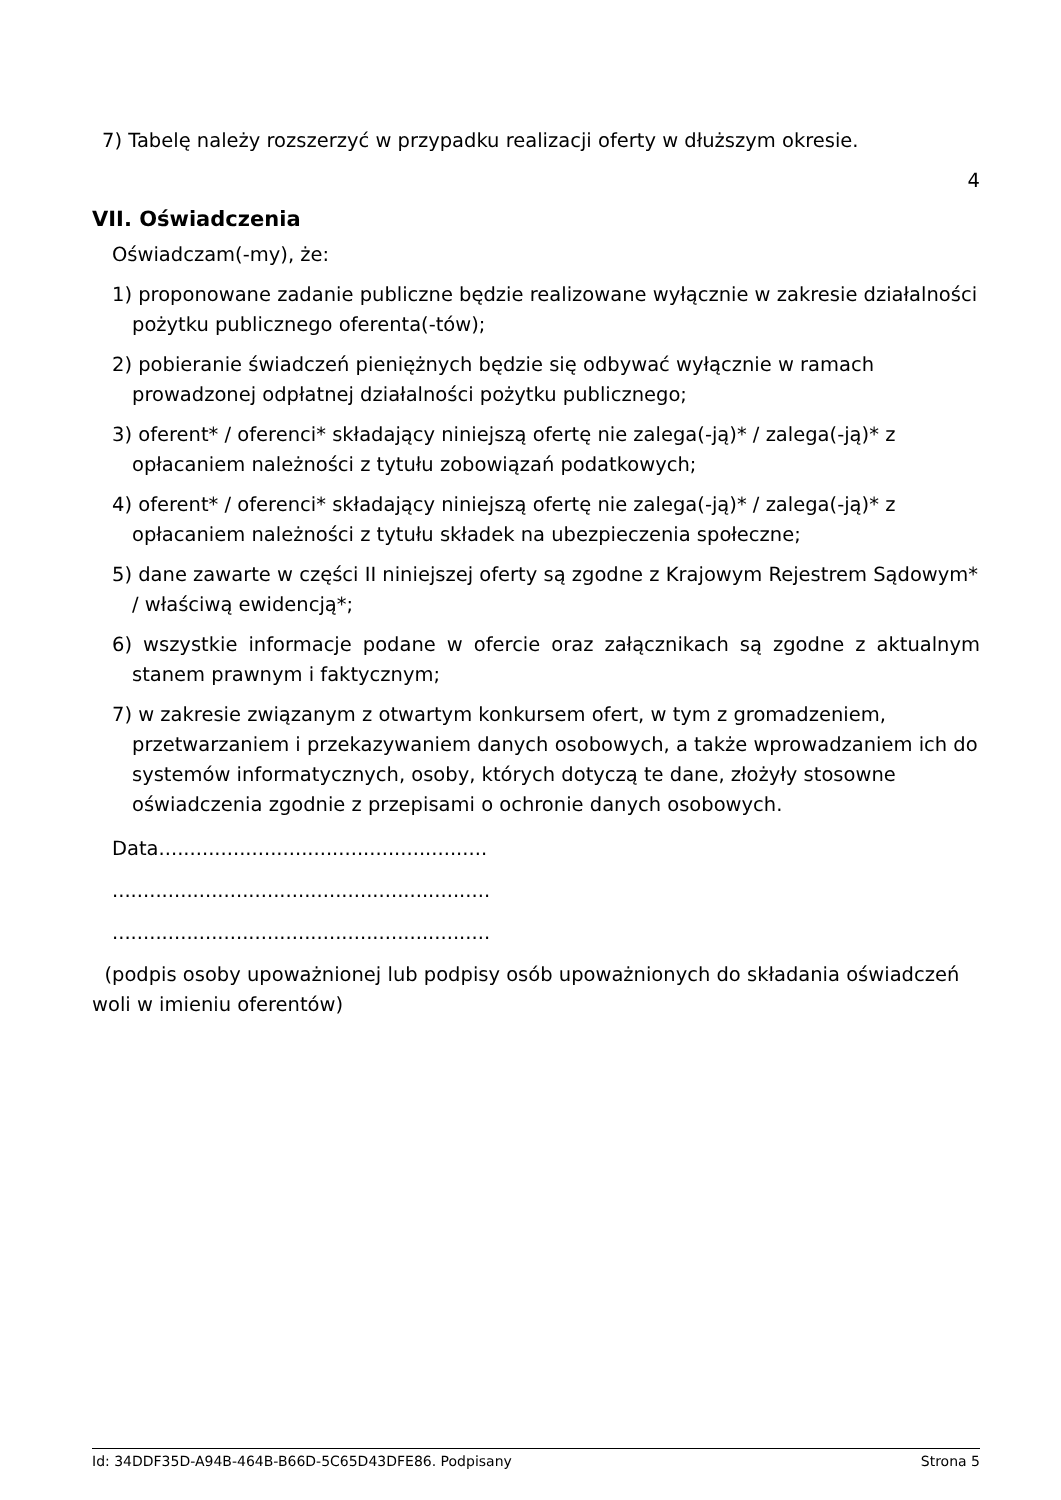7) Tabelę należy rozszerzyć w przypadku realizacji oferty w dłuższym okresie.
4
VII. Oświadczenia
Oświadczam(-my), że:
1) proponowane zadanie publiczne będzie realizowane wyłącznie w zakresie działalności pożytku publicznego oferenta(-tów);
2) pobieranie świadczeń pieniężnych będzie się odbywać wyłącznie w ramach prowadzonej odpłatnej działalności pożytku publicznego;
3) oferent* / oferenci* składający niniejszą ofertę nie zalega(-ją)* / zalega(-ją)* z opłacaniem należności z tytułu zobowiązań podatkowych;
4) oferent* / oferenci* składający niniejszą ofertę nie zalega(-ją)* / zalega(-ją)* z opłacaniem należności z tytułu składek na ubezpieczenia społeczne;
5) dane zawarte w części II niniejszej oferty są zgodne z Krajowym Rejestrem Sądowym* / właściwą ewidencją*;
6) wszystkie informacje podane w ofercie oraz załącznikach są zgodne z aktualnym stanem prawnym i faktycznym;
7) w zakresie związanym z otwartym konkursem ofert, w tym z gromadzeniem, przetwarzaniem i przekazywaniem danych osobowych, a także wprowadzaniem ich do systemów informatycznych, osoby, których dotyczą te dane, złożyły stosowne oświadczenia zgodnie z przepisami o ochronie danych osobowych.
Data.....................................................
.............................................................
.............................................................
(podpis osoby upoważnionej lub podpisy osób upoważnionych do składania oświadczeń woli w imieniu oferentów)
Id: 34DDF35D-A94B-464B-B66D-5C65D43DFE86. Podpisany Strona 5